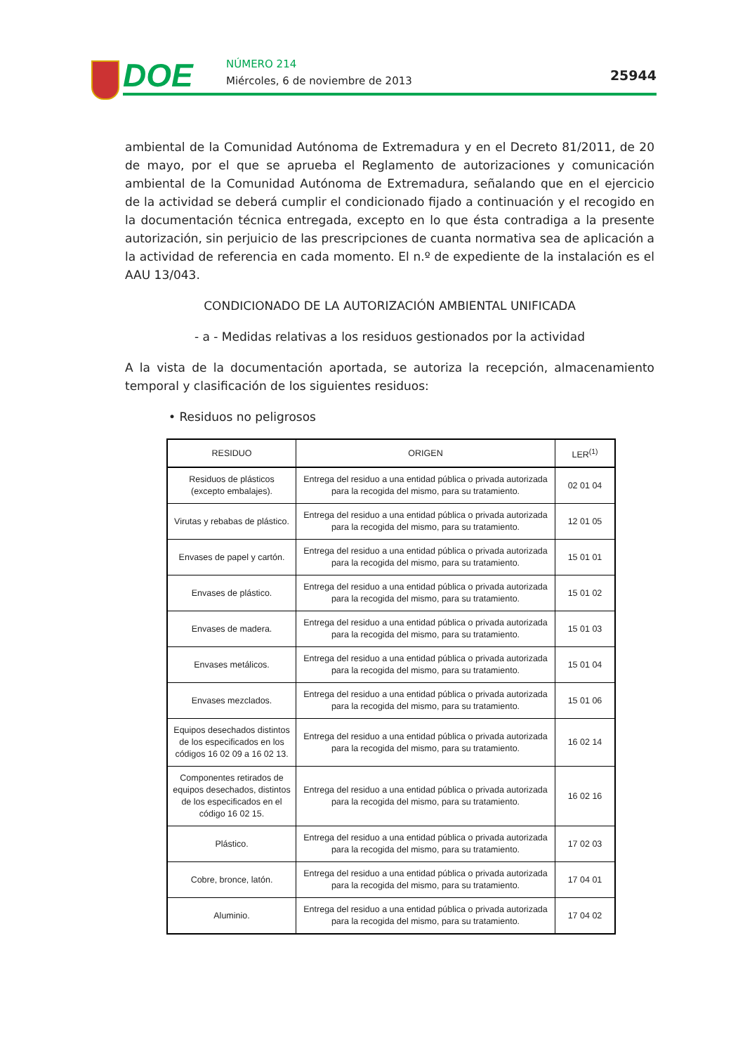DOE NÚMERO 214
Miércoles, 6 de noviembre de 2013
25944
ambiental de la Comunidad Autónoma de Extremadura y en el Decreto 81/2011, de 20 de mayo, por el que se aprueba el Reglamento de autorizaciones y comunicación ambiental de la Comunidad Autónoma de Extremadura, señalando que en el ejercicio de la actividad se deberá cumplir el condicionado fijado a continuación y el recogido en la documentación técnica entregada, excepto en lo que ésta contradiga a la presente autorización, sin perjuicio de las prescripciones de cuanta normativa sea de aplicación a la actividad de referencia en cada momento. El n.º de expediente de la instalación es el AAU 13/043.
CONDICIONADO DE LA AUTORIZACIÓN AMBIENTAL UNIFICADA
- a - Medidas relativas a los residuos gestionados por la actividad
A la vista de la documentación aportada, se autoriza la recepción, almacenamiento temporal y clasificación de los siguientes residuos:
• Residuos no peligrosos
| RESIDUO | ORIGEN | LER<sup>(1)</sup> |
| --- | --- | --- |
| Residuos de plásticos (excepto embalajes). | Entrega del residuo a una entidad pública o privada autorizada para la recogida del mismo, para su tratamiento. | 02 01 04 |
| Virutas y rebabas de plástico. | Entrega del residuo a una entidad pública o privada autorizada para la recogida del mismo, para su tratamiento. | 12 01 05 |
| Envases de papel y cartón. | Entrega del residuo a una entidad pública o privada autorizada para la recogida del mismo, para su tratamiento. | 15 01 01 |
| Envases de plástico. | Entrega del residuo a una entidad pública o privada autorizada para la recogida del mismo, para su tratamiento. | 15 01 02 |
| Envases de madera. | Entrega del residuo a una entidad pública o privada autorizada para la recogida del mismo, para su tratamiento. | 15 01 03 |
| Envases metálicos. | Entrega del residuo a una entidad pública o privada autorizada para la recogida del mismo, para su tratamiento. | 15 01 04 |
| Envases mezclados. | Entrega del residuo a una entidad pública o privada autorizada para la recogida del mismo, para su tratamiento. | 15 01 06 |
| Equipos desechados distintos de los especificados en los códigos 16 02 09 a 16 02 13. | Entrega del residuo a una entidad pública o privada autorizada para la recogida del mismo, para su tratamiento. | 16 02 14 |
| Componentes retirados de equipos desechados, distintos de los especificados en el código 16 02 15. | Entrega del residuo a una entidad pública o privada autorizada para la recogida del mismo, para su tratamiento. | 16 02 16 |
| Plástico. | Entrega del residuo a una entidad pública o privada autorizada para la recogida del mismo, para su tratamiento. | 17 02 03 |
| Cobre, bronce, latón. | Entrega del residuo a una entidad pública o privada autorizada para la recogida del mismo, para su tratamiento. | 17 04 01 |
| Aluminio. | Entrega del residuo a una entidad pública o privada autorizada para la recogida del mismo, para su tratamiento. | 17 04 02 |